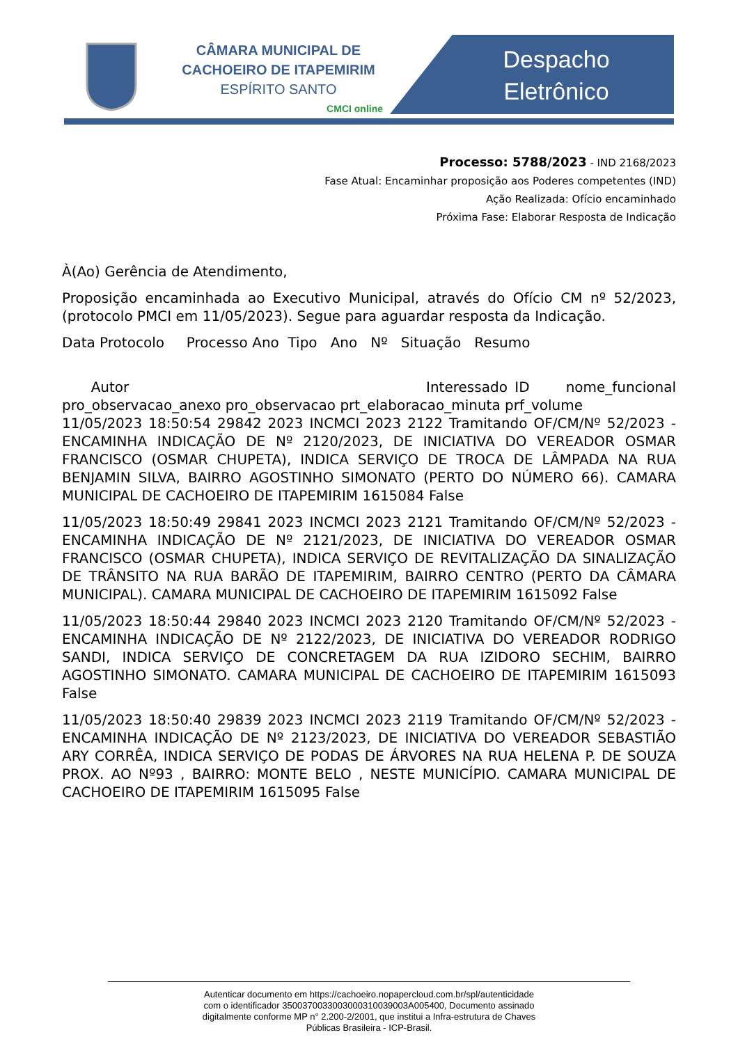CÂMARA MUNICIPAL DE
CACHOEIRO DE ITAPEMIRIM
ESPÍRITO SANTO
CMCI online
Despacho
Eletrônico
Processo: 5788/2023 - IND 2168/2023
Fase Atual: Encaminhar proposição aos Poderes competentes (IND)
Ação Realizada: Ofício encaminhado
Próxima Fase: Elaborar Resposta de Indicação
À(Ao) Gerência de Atendimento,
Proposição encaminhada ao Executivo Municipal, através do Ofício CM nº 52/2023, (protocolo PMCI em 11/05/2023). Segue para aguardar resposta da Indicação.
Data Protocolo Processo Ano Tipo Ano Nº Situação Resumo
Autor Interessado ID nome_funcional pro_observacao_anexo pro_observacao prt_elaboracao_minuta prf_volume
11/05/2023 18:50:54 29842 2023 INCMCI 2023 2122 Tramitando OF/CM/Nº 52/2023 - ENCAMINHA INDICAÇÃO DE Nº 2120/2023, DE INICIATIVA DO VEREADOR OSMAR FRANCISCO (OSMAR CHUPETA), INDICA SERVIÇO DE TROCA DE LÂMPADA NA RUA BENJAMIN SILVA, BAIRRO AGOSTINHO SIMONATO (PERTO DO NÚMERO 66). CAMARA MUNICIPAL DE CACHOEIRO DE ITAPEMIRIM 1615084 False
11/05/2023 18:50:49 29841 2023 INCMCI 2023 2121 Tramitando OF/CM/Nº 52/2023 - ENCAMINHA INDICAÇÃO DE Nº 2121/2023, DE INICIATIVA DO VEREADOR OSMAR FRANCISCO (OSMAR CHUPETA), INDICA SERVIÇO DE REVITALIZAÇÃO DA SINALIZAÇÃO DE TRÂNSITO NA RUA BARÃO DE ITAPEMIRIM, BAIRRO CENTRO (PERTO DA CÂMARA MUNICIPAL). CAMARA MUNICIPAL DE CACHOEIRO DE ITAPEMIRIM 1615092 False
11/05/2023 18:50:44 29840 2023 INCMCI 2023 2120 Tramitando OF/CM/Nº 52/2023 - ENCAMINHA INDICAÇÃO DE Nº 2122/2023, DE INICIATIVA DO VEREADOR RODRIGO SANDI, INDICA SERVIÇO DE CONCRETAGEM DA RUA IZIDORO SECHIM, BAIRRO AGOSTINHO SIMONATO. CAMARA MUNICIPAL DE CACHOEIRO DE ITAPEMIRIM 1615093 False
11/05/2023 18:50:40 29839 2023 INCMCI 2023 2119 Tramitando OF/CM/Nº 52/2023 - ENCAMINHA INDICAÇÃO DE Nº 2123/2023, DE INICIATIVA DO VEREADOR SEBASTIÃO ARY CORRÊA, INDICA SERVIÇO DE PODAS DE ÁRVORES NA RUA HELENA P. DE SOUZA PROX. AO Nº93 , BAIRRO: MONTE BELO , NESTE MUNICÍPIO. CAMARA MUNICIPAL DE CACHOEIRO DE ITAPEMIRIM 1615095 False
Autenticar documento em https://cachoeiro.nopapercloud.com.br/spl/autenticidade
com o identificador 3500370033003000310039003A005400, Documento assinado
digitalmente conforme MP n° 2.200-2/2001, que institui a Infra-estrutura de Chaves
Públicas Brasileira - ICP-Brasil.